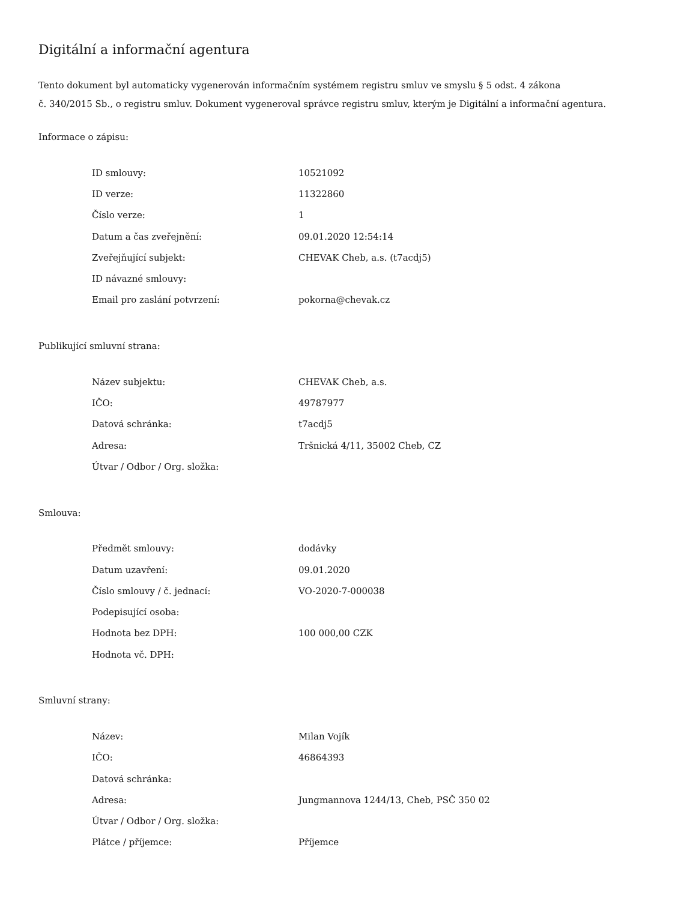Digitální a informační agentura
Tento dokument byl automaticky vygenerován informačním systémem registru smluv ve smyslu § 5 odst. 4 zákona
č. 340/2015 Sb., o registru smluv. Dokument vygeneroval správce registru smluv, kterým je Digitální a informační agentura.
Informace o zápisu:
| ID smlouvy: | 10521092 |
| ID verze: | 11322860 |
| Číslo verze: | 1 |
| Datum a čas zveřejnění: | 09.01.2020 12:54:14 |
| Zveřejňující subjekt: | CHEVAK Cheb, a.s. (t7acdj5) |
| ID návazné smlouvy: | |
| Email pro zaslání potvrzení: | pokorna@chevak.cz |
Publikující smluvní strana:
| Název subjektu: | CHEVAK Cheb, a.s. |
| IČO: | 49787977 |
| Datová schránka: | t7acdj5 |
| Adresa: | Tršnická 4/11, 35002 Cheb, CZ |
| Útvar / Odbor / Org. složka: | |
Smlouva:
| Předmět smlouvy: | dodávky |
| Datum uzavření: | 09.01.2020 |
| Číslo smlouvy / č. jednací: | VO-2020-7-000038 |
| Podepisující osoba: | |
| Hodnota bez DPH: | 100 000,00 CZK |
| Hodnota vč. DPH: | |
Smluvní strany:
| Název: | Milan Vojík |
| IČO: | 46864393 |
| Datová schránka: | |
| Adresa: | Jungmannova 1244/13, Cheb, PSČ 350 02 |
| Útvar / Odbor / Org. složka: | |
| Plátce / příjemce: | Příjemce |